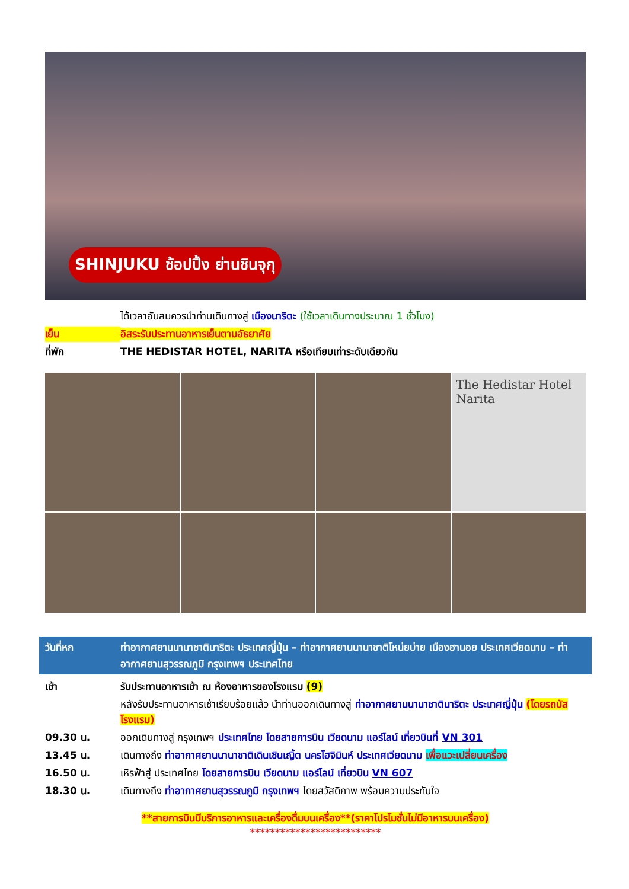SHINJUKU ช้อปปิ้ง ย่านชินจุกุ
ได้เวลาอันสมควรนำท่านเดินทางสู่ เมืองนาริตะ (ใช้เวลาเดินทางประมาณ 1 ชั่วโมง)
เย็น อิสระรับประทานอาหารเย็นตามอัธยาศัย
ที่พัก THE HEDISTAR HOTEL, NARITA หรือเทียบเท่าระดับเดียวกัน
The Hedistar Hotel Narita
วันที่หก ท่าอากาศยานนานาชาตินาริตะ ประเทศญี่ปุ่น – ท่าอากาศยานนานาชาติโหน่ยบ่าย เมืองฮานอย ประเทศเวียดนาม – ท่าอากาศยานสุวรรณภูมิ กรุงเทพฯ ประเทศไทย
เช้า รับประทานอาหารเช้า ณ ห้องอาหารของโรงแรม (9)
หลังรับประทานอาหารเช้าเรียบร้อยแล้ว นำท่านออกเดินทางสู่ ท่าอากาศยานนานาชาตินาริตะ ประเทศญี่ปุ่น (โดยรถบัสโรงแรม)
09.30 น. ออกเดินทางสู่ กรุงเทพฯ ประเทศไทย โดยสายการบิน เวียดนาม แอร์ไลน์ เที่ยวบินที่ VN 301
13.45 น. เดินทางถึง ท่าอากาศยานนานาชาติเดินเซินเญิ้ต นครโฮจิมินห์ ประเทศเวียดนาม เพื่อแวะเปลี่ยนเครื่อง
16.50 น. เหิรฟ้าสู่ ประเทศไทย โดยสายการบิน เวียดนาม แอร์ไลน์ เที่ยวบิน VN 607
18.30 น. เดินทางถึง ท่าอากาศยานสุวรรณภูมิ กรุงเทพฯ โดยสวัสดิภาพ พร้อมความประทับใจ
**สายการบินมีบริการอาหารและเครื่องดื่มบนเครื่อง**(ราคาโปรโมชั่นไม่มีอาหารบนเครื่อง)
**************************